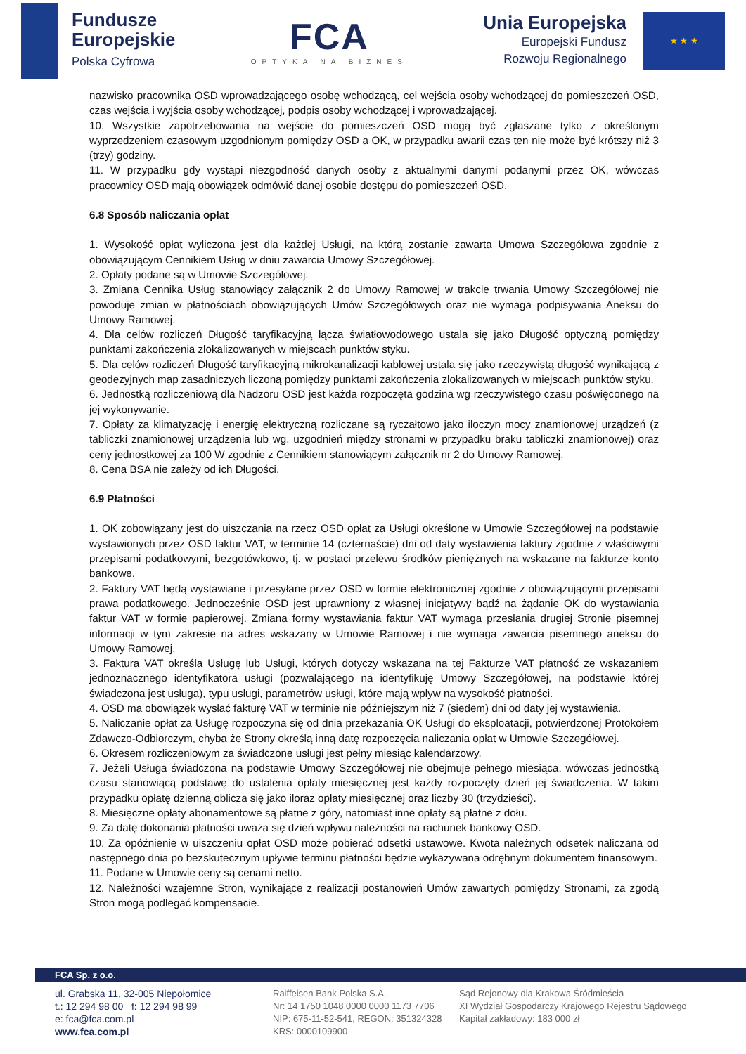Fundusze
Europejskie
Polska Cyfrowa
FCA
OPTYKA NA BIZNES
Unia Europejska
Europejski Fundusz
Rozwoju Regionalnego
★ ★ ★
nazwisko pracownika OSD wprowadzającego osobę wchodzącą, cel wejścia osoby wchodzącej do pomieszczeń OSD, czas wejścia i wyjścia osoby wchodzącej, podpis osoby wchodzącej i wprowadzającej.
10. Wszystkie zapotrzebowania na wejście do pomieszczeń OSD mogą być zgłaszane tylko z określonym wyprzedzeniem czasowym uzgodnionym pomiędzy OSD a OK, w przypadku awarii czas ten nie może być krótszy niż 3 (trzy) godziny.
11. W przypadku gdy wystąpi niezgodność danych osoby z aktualnymi danymi podanymi przez OK, wówczas pracownicy OSD mają obowiązek odmówić danej osobie dostępu do pomieszczeń OSD.
6.8 Sposób naliczania opłat
1. Wysokość opłat wyliczona jest dla każdej Usługi, na którą zostanie zawarta Umowa Szczegółowa zgodnie z obowiązującym Cennikiem Usług w dniu zawarcia Umowy Szczegółowej.
2. Opłaty podane są w Umowie Szczegółowej.
3. Zmiana Cennika Usług stanowiący załącznik 2 do Umowy Ramowej w trakcie trwania Umowy Szczegółowej nie powoduje zmian w płatnościach obowiązujących Umów Szczegółowych oraz nie wymaga podpisywania Aneksu do Umowy Ramowej.
4. Dla celów rozliczeń Długość taryfikacyjną łącza światłowodowego ustala się jako Długość optyczną pomiędzy punktami zakończenia zlokalizowanych w miejscach punktów styku.
5. Dla celów rozliczeń Długość taryfikacyjną mikrokanalizacji kablowej ustala się jako rzeczywistą długość wynikającą z geodezyjnych map zasadniczych liczoną pomiędzy punktami zakończenia zlokalizowanych w miejscach punktów styku.
6. Jednostką rozliczeniową dla Nadzoru OSD jest każda rozpoczęta godzina wg rzeczywistego czasu poświęconego na jej wykonywanie.
7. Opłaty za klimatyzację i energię elektryczną rozliczane są ryczałtowo jako iloczyn mocy znamionowej urządzeń (z tabliczki znamionowej urządzenia lub wg. uzgodnień między stronami w przypadku braku tabliczki znamionowej) oraz ceny jednostkowej za 100 W zgodnie z Cennikiem stanowiącym załącznik nr 2 do Umowy Ramowej.
8. Cena BSA nie zależy od ich Długości.
6.9 Płatności
1. OK zobowiązany jest do uiszczania na rzecz OSD opłat za Usługi określone w Umowie Szczegółowej na podstawie wystawionych przez OSD faktur VAT, w terminie 14 (czternaście) dni od daty wystawienia faktury zgodnie z właściwymi przepisami podatkowymi, bezgotówkowo, tj. w postaci przelewu środków pieniężnych na wskazane na fakturze konto bankowe.
2. Faktury VAT będą wystawiane i przesyłane przez OSD w formie elektronicznej zgodnie z obowiązującymi przepisami prawa podatkowego. Jednocześnie OSD jest uprawniony z własnej inicjatywy bądź na żądanie OK do wystawiania faktur VAT w formie papierowej. Zmiana formy wystawiania faktur VAT wymaga przesłania drugiej Stronie pisemnej informacji w tym zakresie na adres wskazany w Umowie Ramowej i nie wymaga zawarcia pisemnego aneksu do Umowy Ramowej.
3. Faktura VAT określa Usługę lub Usługi, których dotyczy wskazana na tej Fakturze VAT płatność ze wskazaniem jednoznacznego identyfikatora usługi (pozwalającego na identyfikuję Umowy Szczegółowej, na podstawie której świadczona jest usługa), typu usługi, parametrów usługi, które mają wpływ na wysokość płatności.
4. OSD ma obowiązek wysłać fakturę VAT w terminie nie późniejszym niż 7 (siedem) dni od daty jej wystawienia.
5. Naliczanie opłat za Usługę rozpoczyna się od dnia przekazania OK Usługi do eksploatacji, potwierdzonej Protokołem Zdawczo-Odbiorczym, chyba że Strony określą inną datę rozpoczęcia naliczania opłat w Umowie Szczegółowej.
6. Okresem rozliczeniowym za świadczone usługi jest pełny miesiąc kalendarzowy.
7. Jeżeli Usługa świadczona na podstawie Umowy Szczegółowej nie obejmuje pełnego miesiąca, wówczas jednostką czasu stanowiącą podstawę do ustalenia opłaty miesięcznej jest każdy rozpoczęty dzień jej świadczenia. W takim przypadku opłatę dzienną oblicza się jako iloraz opłaty miesięcznej oraz liczby 30 (trzydzieści).
8. Miesięczne opłaty abonamentowe są płatne z góry, natomiast inne opłaty są płatne z dołu.
9. Za datę dokonania płatności uważa się dzień wpływu należności na rachunek bankowy OSD.
10. Za opóźnienie w uiszczeniu opłat OSD może pobierać odsetki ustawowe. Kwota należnych odsetek naliczana od następnego dnia po bezskutecznym upływie terminu płatności będzie wykazywana odrębnym dokumentem finansowym.
11. Podane w Umowie ceny są cenami netto.
12. Należności wzajemne Stron, wynikające z realizacji postanowień Umów zawartych pomiędzy Stronami, za zgodą Stron mogą podlegać kompensacie.
FCA Sp. z o.o.
ul. Grabska 11, 32-005 Niepołomice
t.: 12 294 98 00 f: 12 294 98 99
e: fca@fca.com.pl
www.fca.com.pl
Raiffeisen Bank Polska S.A.
Nr: 14 1750 1048 0000 0000 1173 7706
NIP: 675-11-52-541, REGON: 351324328
KRS: 0000109900
Sąd Rejonowy dla Krakowa Śródmieścia
XI Wydział Gospodarczy Krajowego Rejestru Sądowego
Kapitał zakładowy: 183 000 zł